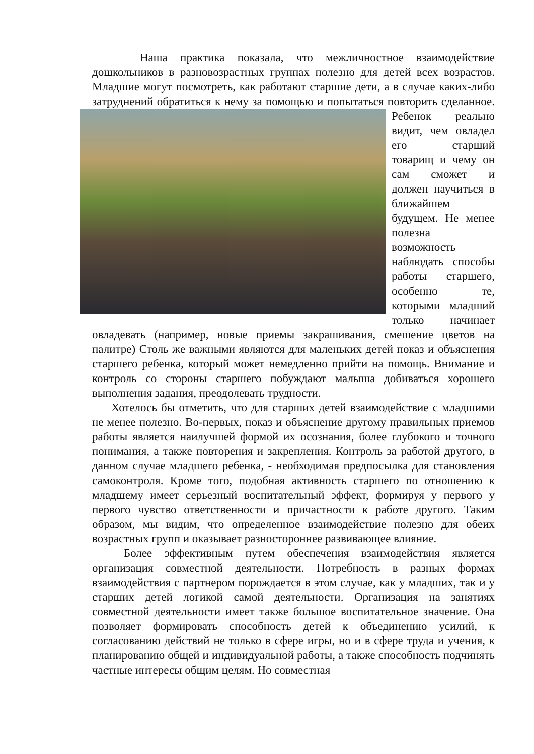Наша практика показала, что межличностное взаимодействие дошкольников в разновозрастных группах полезно для детей всех возрастов. Младшие могут посмотреть, как работают старшие дети, а в случае каких-либо затруднений обратиться к нему за помощью и попытаться повторить сделанное. Ребенок реально видит, чем овладел его старший товарищ и чему он сам сможет и должен научиться в ближайшем будущем. Не менее полезна возможность наблюдать способы работы старшего, особенно те, которыми младший только начинает овладевать (например, новые приемы закрашивания, смешение цветов на палитре) Столь же важными являются для маленьких детей показ и объяснения старшего ребенка, который может немедленно прийти на помощь. Внимание и контроль со стороны старшего побуждают малыша добиваться хорошего выполнения задания, преодолевать трудности.
Хотелось бы отметить, что для старших детей взаимодействие с младшими не менее полезно. Во-первых, показ и объяснение другому правильных приемов работы является наилучшей формой их осознания, более глубокого и точного понимания, а также повторения и закрепления. Контроль за работой другого, в данном случае младшего ребенка, - необходимая предпосылка для становления самоконтроля. Кроме того, подобная активность старшего по отношению к младшему имеет серьезный воспитательный эффект, формируя у первого у первого чувство ответственности и причастности к работе другого. Таким образом, мы видим, что определенное взаимодействие полезно для обеих возрастных групп и оказывает разностороннее развивающее влияние.
Более эффективным путем обеспечения взаимодействия является организация совместной деятельности. Потребность в разных формах взаимодействия с партнером порождается в этом случае, как у младших, так и у старших детей логикой самой деятельности. Организация на занятиях совместной деятельности имеет также большое воспитательное значение. Она позволяет формировать способность детей к объединению усилий, к согласованию действий не только в сфере игры, но и в сфере труда и учения, к планированию общей и индивидуальной работы, а также способность подчинять частные интересы общим целям. Но совместная